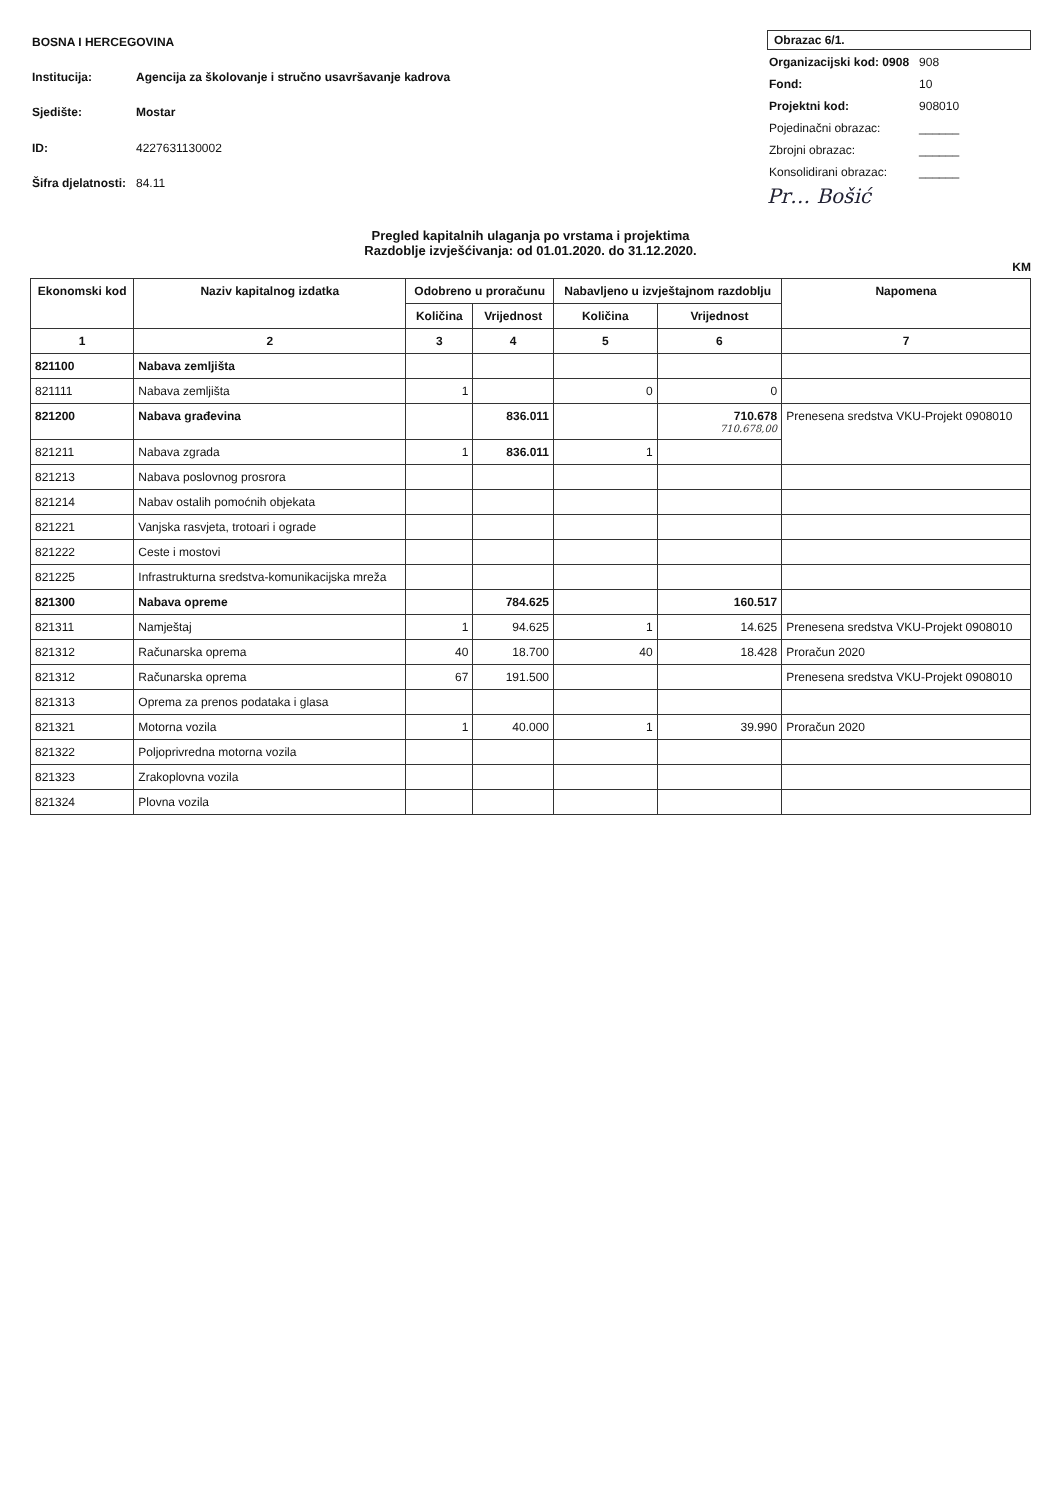| BOSNA I HERCEGOVINA | |
| Institucija: | Agencija za školovanje i stručno usavršavanje kadrova |
| Sjedište: | Mostar |
| ID: | 4227631130002 |
| Šifra djelatnosti: | 84.11 |
Obrazac 6/1.
| Organizacijski kod: 0908 | 908 |
| Fond: | 10 |
| Projektni kod: | 908010 |
| Pojedinačni obrazac: | ______ |
| Zbrojni obrazac: | ______ |
| Konsolidirani obrazac: | ______ |
Pr… Bošić
Pregled kapitalnih ulaganja po vrstama i projektima
Razdoblje izvješćivanja: od 01.01.2020. do 31.12.2020.
KM
| Ekonomski kod | Naziv kapitalnog izdatka | Odobreno u proračunu | | Nabavljeno u izvještajnom razdoblju | | Napomena |
| --- | --- | --- | --- | --- | --- | --- |
| | | Količina | Vrijednost | Količina | Vrijednost | |
| 1 | 2 | 3 | 4 | 5 | 6 | 7 |
| 821100 | Nabava zemljišta | | | | | |
| 821111 | Nabava zemljišta | 1 | | 0 | 0 | |
| 821200 | Nabava građevina | | 836.011 | | 710.678 710.678,00 | Prenesena sredstva VKU-Projekt 0908010 |
| 821211 | Nabava zgrada | 1 | 836.011 | 1 | | |
| 821213 | Nabava poslovnog prosrora | | | | | |
| 821214 | Nabav ostalih pomoćnih objekata | | | | | |
| 821221 | Vanjska rasvjeta, trotoari i ograde | | | | | |
| 821222 | Ceste i mostovi | | | | | |
| 821225 | Infrastrukturna sredstva-komunikacijska mreža | | | | | |
| 821300 | Nabava opreme | | 784.625 | | 160.517 | |
| 821311 | Namještaj | 1 | 94.625 | 1 | 14.625 | Prenesena sredstva VKU-Projekt 0908010 |
| 821312 | Računarska oprema | 40 | 18.700 | 40 | 18.428 | Proračun 2020 |
| 821312 | Računarska oprema | 67 | 191.500 | | | Prenesena sredstva VKU-Projekt 0908010 |
| 821313 | Oprema za prenos podataka i glasa | | | | | |
| 821321 | Motorna vozila | 1 | 40.000 | 1 | 39.990 | Proračun 2020 |
| 821322 | Poljoprivredna motorna vozila | | | | | |
| 821323 | Zrakoplovna vozila | | | | | |
| 821324 | Plovna vozila | | | | | |